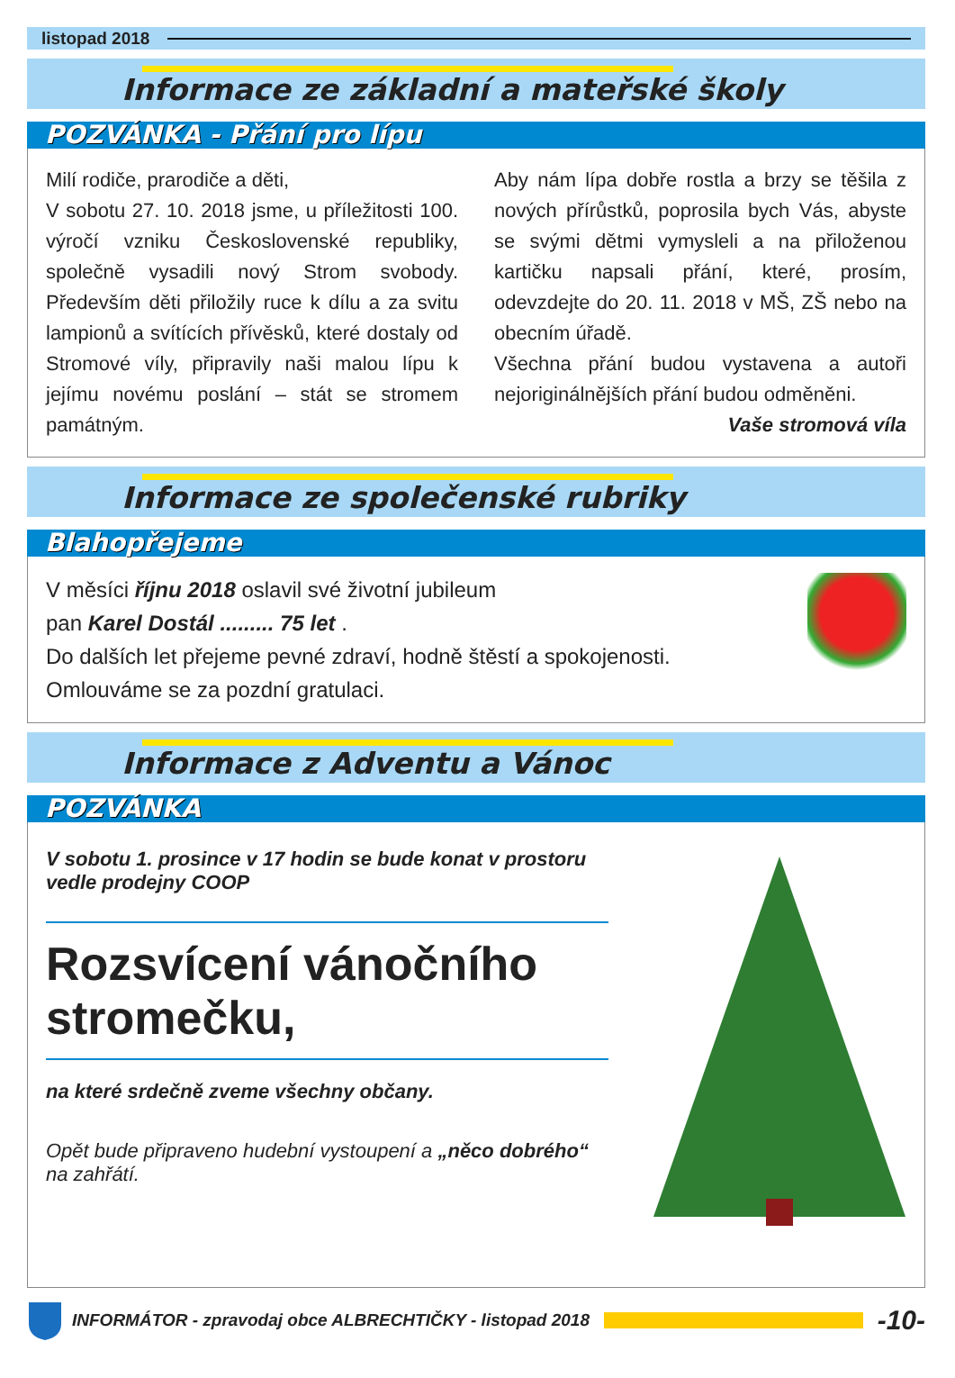listopad 2018
Informace ze základní a mateřské školy
POZVÁNKA - Přání pro lípu
Milí rodiče, prarodiče a děti,
V sobotu 27. 10. 2018 jsme, u příležitosti 100. výročí vzniku Československé republiky, společně vysadili nový Strom svobody. Především děti přiložily ruce k dílu a za svitu lampionů a svítících přívěsků, které dostaly od Stromové víly, připravily naši malou lípu k jejímu novému poslání – stát se stromem památným.
Aby nám lípa dobře rostla a brzy se těšila z nových přírůstků, poprosila bych Vás, abyste se svými dětmi vymysleli a na přiloženou kartičku napsali přání, které, prosím, odevzdejte do 20. 11. 2018 v MŠ, ZŠ nebo na obecním úřadě.
Všechna přání budou vystavena a autoři nejoriginálnějších přání budou odměněni.
Vaše stromová víla
Informace ze společenské rubriky
Blahopřejeme
V měsíci říjnu 2018 oslavil své životní jubileum
pan Karel Dostál ......... 75 let .
Do dalších let přejeme pevné zdraví, hodně štěstí a spokojenosti.
Omlouváme se za pozdní gratulaci.
Informace z Adventu a Vánoc
POZVÁNKA
V sobotu 1. prosince v 17 hodin se bude konat v prostoru vedle prodejny COOP
Rozsvícení vánočního stromečku,
na které srdečně zveme všechny občany.
Opět bude připraveno hudební vystoupení a „něco dobrého“ na zahřátí.
INFORMÁTOR - zpravodaj obce ALBRECHTIČKY - listopad 2018 -10-